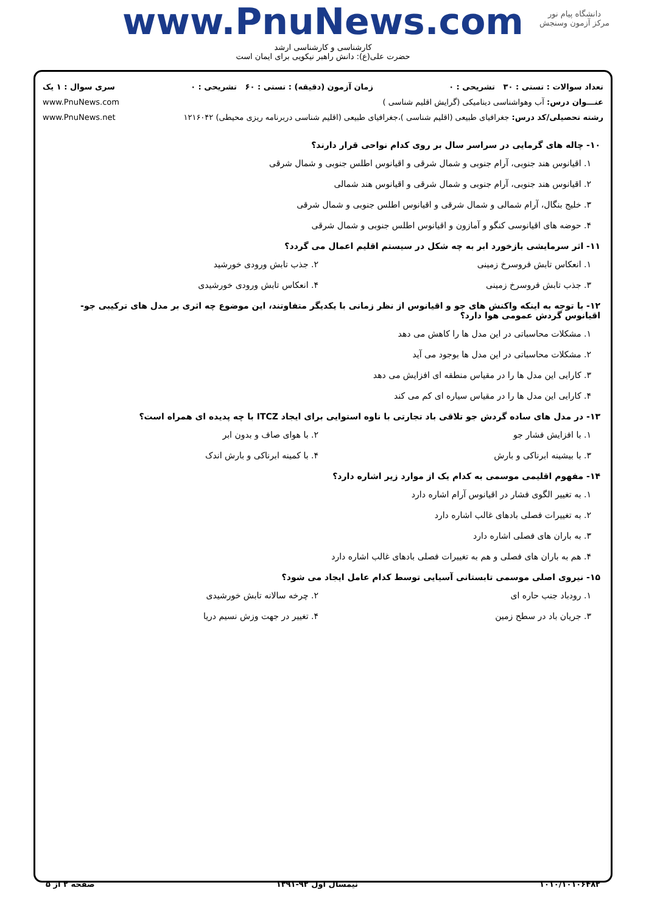www.PnuNews.com
کارشناسی و کارشناسی ارشد
حضرت علی(ع): دانش راهبر نیکویی برای ایمان است
دانشگاه پیام نور
مرکز آزمون وسنجش
تعداد سوالات : تستی : ۳۰ تشریحی : ۰ زمان آزمون (دقیقه) : تستی : ۶۰ تشریحی : ۰ سری سوال : ۱ یک
عنـــوان درس: آب وهواشناسی دینامیکی (گرایش اقلیم شناسی ) www.PnuNews.com
رشته تحصیلی/کد درس: جغرافیای طبیعی (اقلیم شناسی )،جغرافیای طبیعی (اقلیم شناسی دربرنامه ریزی محیطی) ۱۲۱۶۰۴۲ www.PnuNews.net
۱۰- چاله های گرمایی در سراسر سال بر روی کدام نواحی قرار دارند؟
۱. اقیانوس هند جنوبی، آرام جنوبی و شمال شرقی و اقیانوس اطلس جنوبی و شمال شرقی
۲. اقیانوس هند جنوبی، آرام جنوبی و شمال شرقی و اقیانوس هند شمالی
۳. خلیج بنگال، آرام شمالی و شمال شرقی و اقیانوس اطلس جنوبی و شمال شرقی
۴. حوضه های اقیانوسی کنگو و آمازون و اقیانوس اطلس جنوبی و شمال شرقی
۱۱- اثر سرمایشی بازخورد ابر به چه شکل در سیستم اقلیم اعمال می گردد؟
۱. انعکاس تابش فروسرخ زمینی ۲. جذب تابش ورودی خورشید
۳. جذب تابش فروسرخ زمینی ۴. انعکاس تابش ورودی خورشیدی
۱۲- با توجه به اینکه واکنش های جو و اقیانوس از نظر زمانی با یکدیگر متفاوتند، این موضوع چه اثری بر مدل های ترکیبی جو-اقیانوس گردش عمومی هوا دارد؟
۱. مشکلات محاسباتی در این مدل ها را کاهش می دهد
۲. مشکلات محاسباتی در این مدل ها بوجود می آید
۳. کارایی این مدل ها را در مقیاس منطقه ای افزایش می دهد
۴. کارایی این مدل ها را در مقیاس سیاره ای کم می کند
۱۳- در مدل های ساده گردش جو تلاقی باد تجارتی با ناوه استوایی برای ایجاد ITCZ با چه پدیده ای همراه است؟
۱. با افزایش فشار جو ۲. با هوای صاف و بدون ابر
۳. با بیشینه ابرناکی و بارش ۴. با کمینه ابرناکی و بارش اندک
۱۴- مفهوم اقلیمی موسمی به کدام یک از موارد زیر اشاره دارد؟
۱. به تغییر الگوی فشار در اقیانوس آرام اشاره دارد
۲. به تغییرات فصلی بادهای غالب اشاره دارد
۳. به باران های فصلی اشاره دارد
۴. هم به باران های فصلی و هم به تغییرات فصلی بادهای غالب اشاره دارد
۱۵- نیروی اصلی موسمی تابستانی آسیایی توسط کدام عامل ایجاد می شود؟
۱. رودباد جنب حاره ای ۲. چرخه سالانه تابش خورشیدی
۳. جریان باد در سطح زمین ۴. تغییر در جهت وزش نسیم دریا
۱۰۱۰/۱۰۱۰۶۴۸۲ نیمسال اول ۹۲-۱۳۹۱ صفحه ۲ از ۵